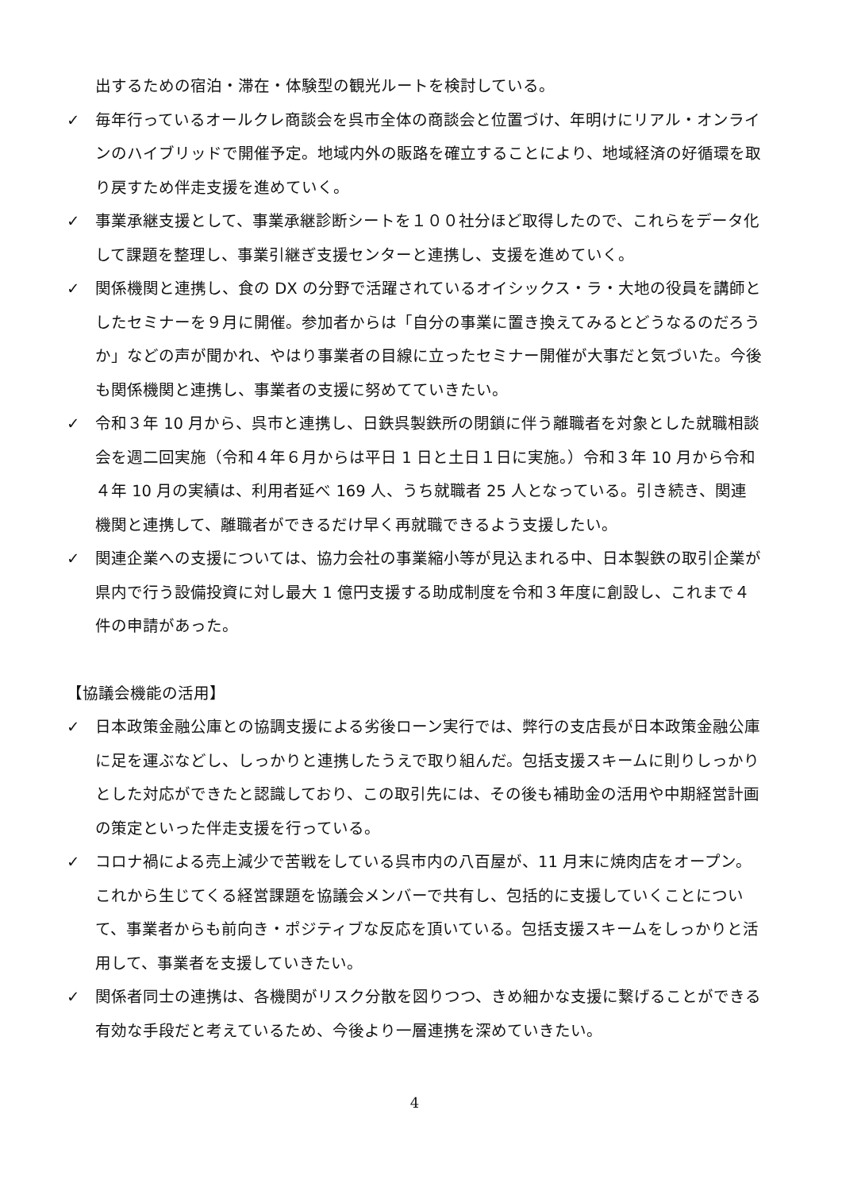出するための宿泊・滞在・体験型の観光ルートを検討している。
✓ 毎年行っているオールクレ商談会を呉市全体の商談会と位置づけ、年明けにリアル・オンラインのハイブリッドで開催予定。地域内外の販路を確立することにより、地域経済の好循環を取り戻すため伴走支援を進めていく。
✓ 事業承継支援として、事業承継診断シートを１００社分ほど取得したので、これらをデータ化して課題を整理し、事業引継ぎ支援センターと連携し、支援を進めていく。
✓ 関係機関と連携し、食の DX の分野で活躍されているオイシックス・ラ・大地の役員を講師としたセミナーを９月に開催。参加者からは「自分の事業に置き換えてみるとどうなるのだろうか」などの声が聞かれ、やはり事業者の目線に立ったセミナー開催が大事だと気づいた。今後も関係機関と連携し、事業者の支援に努めてていきたい。
✓ 令和３年 10 月から、呉市と連携し、日鉄呉製鉄所の閉鎖に伴う離職者を対象とした就職相談会を週二回実施（令和４年６月からは平日 1 日と土日１日に実施。）令和３年 10 月から令和４年 10 月の実績は、利用者延べ 169 人、うち就職者 25 人となっている。引き続き、関連機関と連携して、離職者ができるだけ早く再就職できるよう支援したい。
✓ 関連企業への支援については、協力会社の事業縮小等が見込まれる中、日本製鉄の取引企業が県内で行う設備投資に対し最大 1 億円支援する助成制度を令和３年度に創設し、これまで４件の申請があった。
【協議会機能の活用】
✓ 日本政策金融公庫との協調支援による劣後ローン実行では、弊行の支店長が日本政策金融公庫に足を運ぶなどし、しっかりと連携したうえで取り組んだ。包括支援スキームに則りしっかりとした対応ができたと認識しており、この取引先には、その後も補助金の活用や中期経営計画の策定といった伴走支援を行っている。
✓ コロナ禍による売上減少で苦戦をしている呉市内の八百屋が、11 月末に焼肉店をオープン。これから生じてくる経営課題を協議会メンバーで共有し、包括的に支援していくことについて、事業者からも前向き・ポジティブな反応を頂いている。包括支援スキームをしっかりと活用して、事業者を支援していきたい。
✓ 関係者同士の連携は、各機関がリスク分散を図りつつ、きめ細かな支援に繋げることができる有効な手段だと考えているため、今後より一層連携を深めていきたい。
4